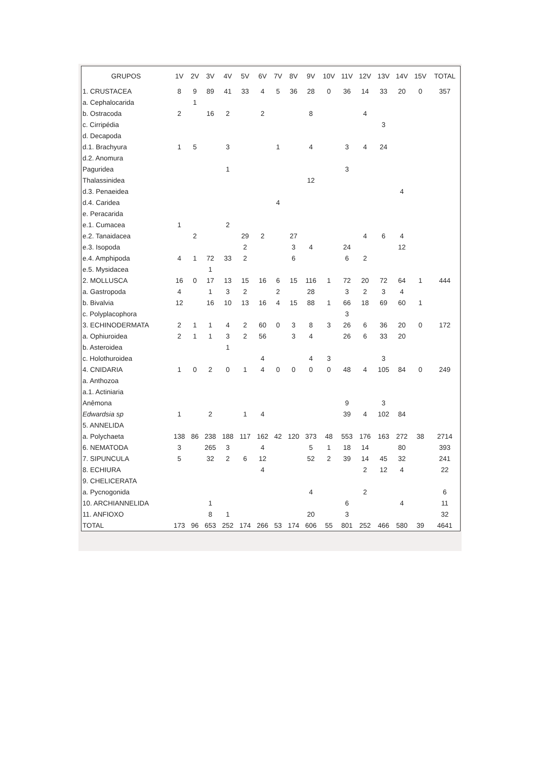| GRUPOS | 1V | 2V | 3V | 4V | 5V | 6V | 7V | 8V | 9V | 10V | 11V | 12V | 13V | 14V | 15V | TOTAL |
| --- | --- | --- | --- | --- | --- | --- | --- | --- | --- | --- | --- | --- | --- | --- | --- | --- |
| 1. CRUSTACEA | 8 | 9 | 89 | 41 | 33 | 4 | 5 | 36 | 28 | 0 | 36 | 14 | 33 | 20 | 0 | 357 |
| a. Cephalocarida | | 1 | | | | | | | | | | | | | | |
| b. Ostracoda | 2 | | 16 | 2 | | 2 | | | 8 | | | 4 | | | | |
| c. Cirripédia | | | | | | | | | | | | | 3 | | | |
| d. Decapoda | | | | | | | | | | | | | | | | |
| d.1. Brachyura | 1 | 5 | | 3 | | | 1 | | 4 | | 3 | 4 | 24 | | | |
| d.2. Anomura | | | | | | | | | | | | | | | | |
| Paguridea | | | | 1 | | | | | | | 3 | | | | | |
| Thalassinidea | | | | | | | | | 12 | | | | | | | |
| d.3. Penaeidea | | | | | | | | | | | | | | 4 | | |
| d.4. Caridea | | | | | | | 4 | | | | | | | | | |
| e. Peracarida | | | | | | | | | | | | | | | | |
| e.1. Cumacea | 1 | | | 2 | | | | | | | | | | | | |
| e.2. Tanaidacea | | 2 | | | 29 | 2 | | 27 | | | | 4 | 6 | 4 | | |
| e.3. Isopoda | | | | | 2 | | | 3 | 4 | | 24 | | | 12 | | |
| e.4. Amphipoda | 4 | 1 | 72 | 33 | 2 | | | 6 | | | 6 | 2 | | | | |
| e.5. Mysidacea | | | 1 | | | | | | | | | | | | | |
| 2. MOLLUSCA | 16 | 0 | 17 | 13 | 15 | 16 | 6 | 15 | 116 | 1 | 72 | 20 | 72 | 64 | 1 | 444 |
| a. Gastropoda | 4 | | 1 | 3 | 2 | | 2 | | 28 | | 3 | 2 | 3 | 4 | | |
| b. Bivalvia | 12 | | 16 | 10 | 13 | 16 | 4 | 15 | 88 | 1 | 66 | 18 | 69 | 60 | 1 | |
| c. Polyplacophora | | | | | | | | | | | 3 | | | | | |
| 3. ECHINODERMATA | 2 | 1 | 1 | 4 | 2 | 60 | 0 | 3 | 8 | 3 | 26 | 6 | 36 | 20 | 0 | 172 |
| a. Ophiuroidea | 2 | 1 | 1 | 3 | 2 | 56 | | 3 | 4 | | 26 | 6 | 33 | 20 | | |
| b. Asteroidea | | | | 1 | | | | | | | | | | | | |
| c. Holothuroidea | | | | | | 4 | | | 4 | 3 | | | 3 | | | |
| 4. CNIDARIA | 1 | 0 | 2 | 0 | 1 | 4 | 0 | 0 | 0 | 0 | 48 | 4 | 105 | 84 | 0 | 249 |
| a. Anthozoa | | | | | | | | | | | | | | | | |
| a.1. Actiniaria | | | | | | | | | | | | | | | | |
| Anêmona | | | | | | | | | | | 9 | | 3 | | | |
| Edwardsia sp | 1 | | 2 | | 1 | 4 | | | | | 39 | 4 | 102 | 84 | | |
| 5. ANNELIDA | | | | | | | | | | | | | | | | |
| a. Polychaeta | 138 | 86 | 238 | 188 | 117 | 162 | 42 | 120 | 373 | 48 | 553 | 176 | 163 | 272 | 38 | 2714 |
| 6. NEMATODA | 3 | | 265 | 3 | | 4 | | | 5 | 1 | 18 | 14 | | 80 | | 393 |
| 7. SIPUNCULA | 5 | | 32 | 2 | 6 | 12 | | | 52 | 2 | 39 | 14 | 45 | 32 | | 241 |
| 8. ECHIURA | | | | | | 4 | | | | | | 2 | 12 | 4 | | 22 |
| 9. CHELICERATA | | | | | | | | | | | | | | | | |
| a. Pycnogonida | | | | | | | | | 4 | | | 2 | | | | 6 |
| 10. ARCHIANNELIDA | | | 1 | | | | | | | | 6 | | | 4 | | 11 |
| 11. ANFIOXO | | | 8 | 1 | | | | | 20 | | 3 | | | | | 32 |
| TOTAL | 173 | 96 | 653 | 252 | 174 | 266 | 53 | 174 | 606 | 55 | 801 | 252 | 466 | 580 | 39 | 4641 |